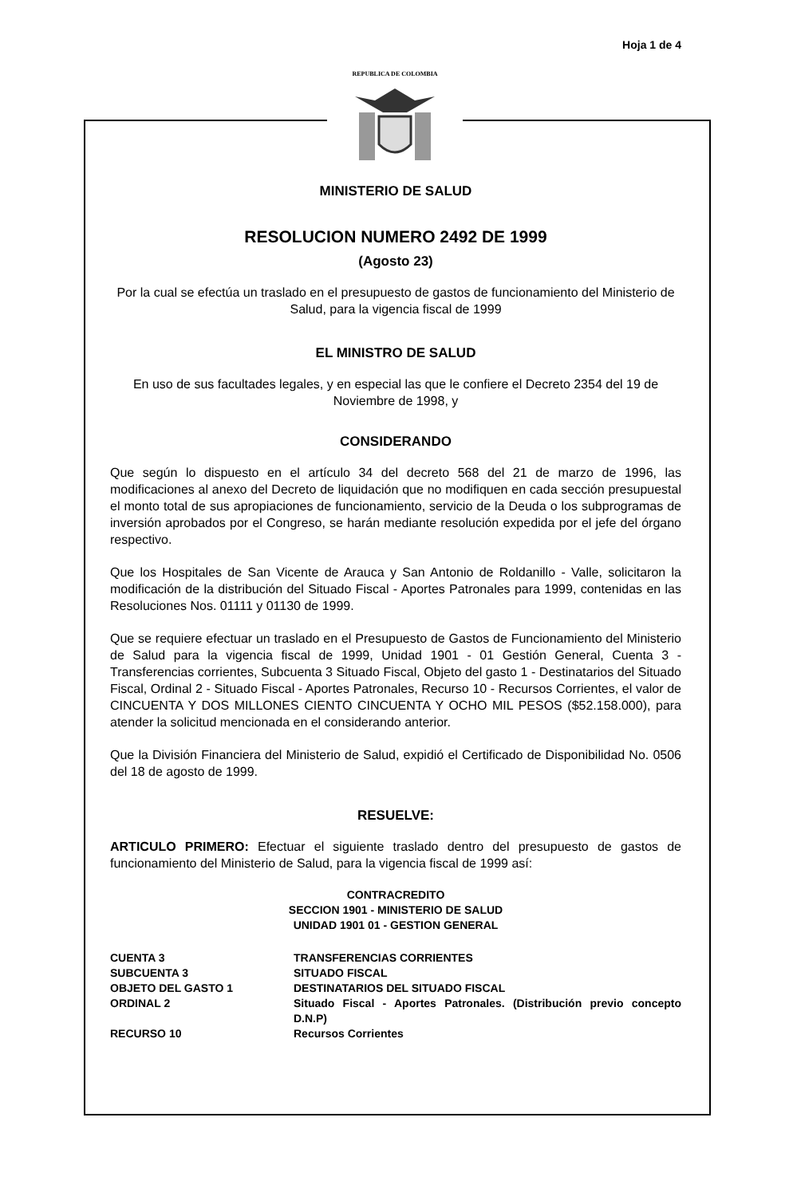Hoja 1 de 4
REPUBLICA DE COLOMBIA
MINISTERIO DE SALUD
RESOLUCION NUMERO 2492 DE 1999
(Agosto 23)
Por la cual se efectúa un traslado en el presupuesto de gastos de funcionamiento del Ministerio de Salud, para la vigencia fiscal de 1999
EL MINISTRO DE SALUD
En uso de sus facultades legales, y en especial las que le confiere el Decreto 2354 del 19 de Noviembre de 1998, y
CONSIDERANDO
Que según lo dispuesto en el artículo 34 del decreto 568 del 21 de marzo de 1996, las modificaciones al anexo del Decreto de liquidación que no modifiquen en cada sección presupuestal el monto total de sus apropiaciones de funcionamiento, servicio de la Deuda o los subprogramas de inversión aprobados por el Congreso, se harán mediante resolución expedida por el jefe del órgano respectivo.
Que los Hospitales de San Vicente de Arauca y San Antonio de Roldanillo - Valle, solicitaron la modificación de la distribución del Situado Fiscal - Aportes Patronales para 1999, contenidas en las Resoluciones Nos. 01111 y 01130 de 1999.
Que se requiere efectuar un traslado en el Presupuesto de Gastos de Funcionamiento del Ministerio de Salud para la vigencia fiscal de 1999, Unidad 1901 - 01 Gestión General, Cuenta 3 - Transferencias corrientes, Subcuenta 3 Situado Fiscal, Objeto del gasto 1 - Destinatarios del Situado Fiscal, Ordinal 2 - Situado Fiscal - Aportes Patronales, Recurso 10 - Recursos Corrientes, el valor de CINCUENTA Y DOS MILLONES CIENTO CINCUENTA Y OCHO MIL PESOS ($52.158.000), para atender la solicitud mencionada en el considerando anterior.
Que la División Financiera del Ministerio de Salud, expidió el Certificado de Disponibilidad No. 0506 del 18 de agosto de 1999.
RESUELVE:
ARTICULO PRIMERO: Efectuar el siguiente traslado dentro del presupuesto de gastos de funcionamiento del Ministerio de Salud, para la vigencia fiscal de 1999 así:
CONTRACREDITO
SECCION 1901 - MINISTERIO DE SALUD
UNIDAD 1901 01 - GESTION GENERAL
| CUENTA 3 | TRANSFERENCIAS CORRIENTES |
| SUBCUENTA 3 | SITUADO FISCAL |
| OBJETO DEL GASTO 1 | DESTINATARIOS DEL SITUADO FISCAL |
| ORDINAL 2 | Situado Fiscal - Aportes Patronales. (Distribución previo concepto D.N.P) |
| RECURSO 10 | Recursos Corrientes |